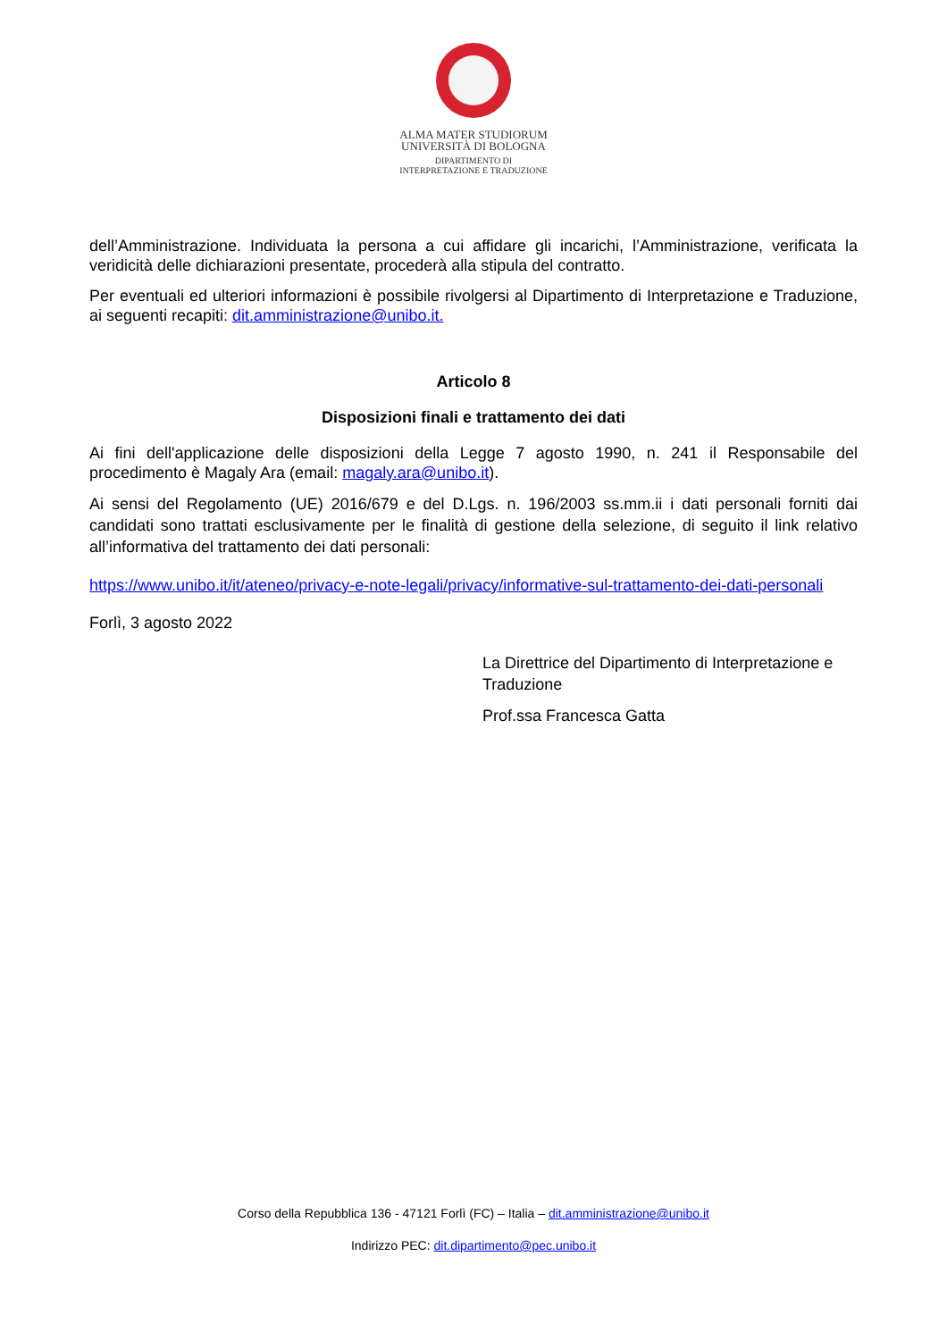ALMA MATER STUDIORUM
UNIVERSITÀ DI BOLOGNA
DIPARTIMENTO DI
INTERPRETAZIONE E TRADUZIONE
dell’Amministrazione. Individuata la persona a cui affidare gli incarichi, l’Amministrazione, verificata la veridicità delle dichiarazioni presentate, procederà alla stipula del contratto.
Per eventuali ed ulteriori informazioni è possibile rivolgersi al Dipartimento di Interpretazione e Traduzione, ai seguenti recapiti: dit.amministrazione@unibo.it.
Articolo 8
Disposizioni finali e trattamento dei dati
Ai fini dell'applicazione delle disposizioni della Legge 7 agosto 1990, n. 241 il Responsabile del procedimento è Magaly Ara (email: magaly.ara@unibo.it).
Ai sensi del Regolamento (UE) 2016/679 e del D.Lgs. n. 196/2003 ss.mm.ii i dati personali forniti dai candidati sono trattati esclusivamente per le finalità di gestione della selezione, di seguito il link relativo all’informativa del trattamento dei dati personali:
https://www.unibo.it/it/ateneo/privacy-e-note-legali/privacy/informative-sul-trattamento-dei-dati-personali
Forlì, 3 agosto 2022
La Direttrice del Dipartimento di Interpretazione e Traduzione
Prof.ssa Francesca Gatta
Corso della Repubblica 136 - 47121 Forlì (FC) – Italia – dit.amministrazione@unibo.it
Indirizzo PEC: dit.dipartimento@pec.unibo.it